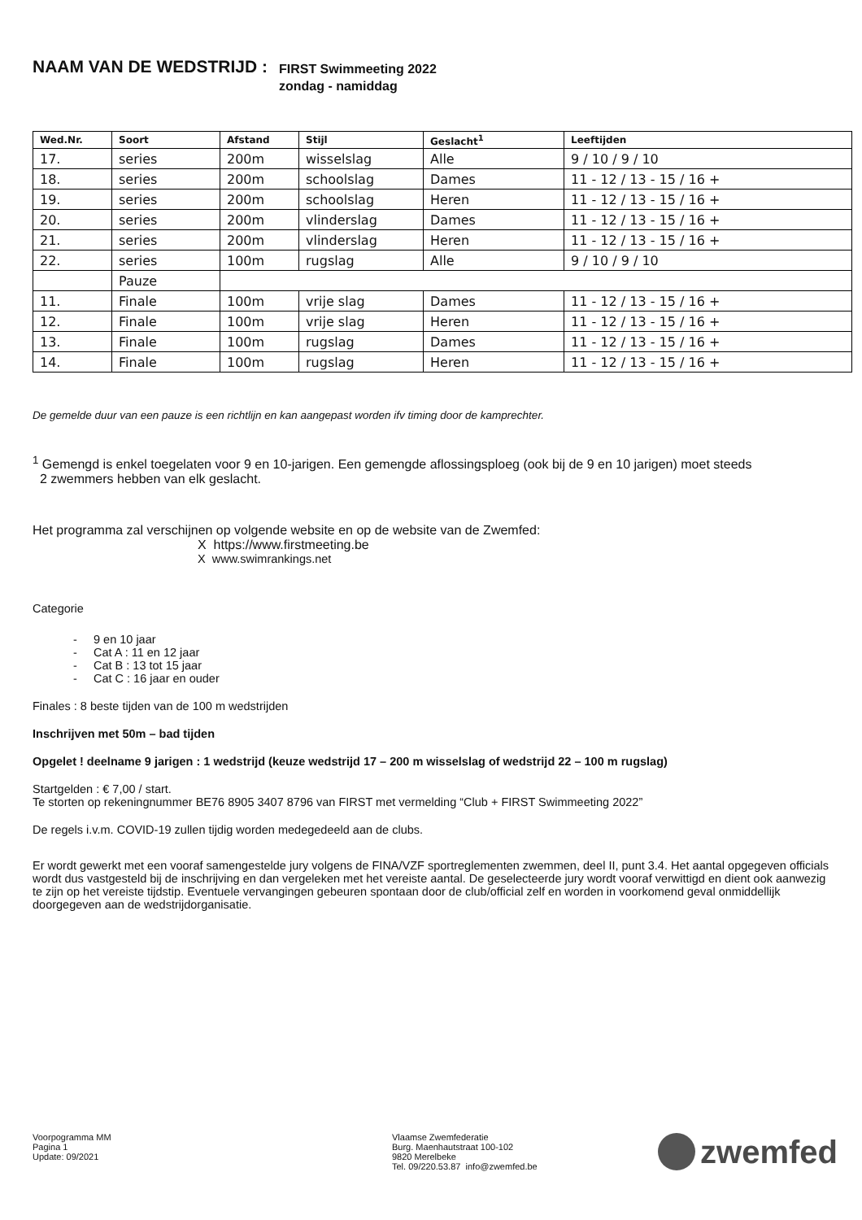NAAM VAN DE WEDSTRIJD : FIRST Swimmeeting 2022
zondag - namiddag
| Wed.Nr. | Soort | Afstand | Stijl | Geslacht<sup>1</sup> | Leeftijden |
| --- | --- | --- | --- | --- | --- |
| 17. | series | 200m | wisselslag | Alle | 9 / 10 / 9 / 10 |
| 18. | series | 200m | schoolslag | Dames | 11 - 12 / 13 - 15 / 16 + |
| 19. | series | 200m | schoolslag | Heren | 11 - 12 / 13 - 15 / 16 + |
| 20. | series | 200m | vlinderslag | Dames | 11 - 12 / 13 - 15 / 16 + |
| 21. | series | 200m | vlinderslag | Heren | 11 - 12 / 13 - 15 / 16 + |
| 22. | series | 100m | rugslag | Alle | 9 / 10 / 9 / 10 |
| | Pauze | | | | |
| 11. | Finale | 100m | vrije slag | Dames | 11 - 12 / 13 - 15 / 16 + |
| 12. | Finale | 100m | vrije slag | Heren | 11 - 12 / 13 - 15 / 16 + |
| 13. | Finale | 100m | rugslag | Dames | 11 - 12 / 13 - 15 / 16 + |
| 14. | Finale | 100m | rugslag | Heren | 11 - 12 / 13 - 15 / 16 + |
De gemelde duur van een pauze is een richtlijn en kan aangepast worden ifv timing door de kamprechter.
<sup>1</sup> Gemengd is enkel toegelaten voor 9 en 10-jarigen. Een gemengde aflossingsploeg (ook bij de 9 en 10 jarigen) moet steeds
2 zwemmers hebben van elk geslacht.
Het programma zal verschijnen op volgende website en op de website van de Zwemfed:
X https://www.firstmeeting.be
X www.swimrankings.net
Categorie
- 9 en 10 jaar
- Cat A : 11 en 12 jaar
- Cat B : 13 tot 15 jaar
- Cat C : 16 jaar en ouder
Finales : 8 beste tijden van de 100 m wedstrijden
Inschrijven met 50m – bad tijden
Opgelet ! deelname 9 jarigen : 1 wedstrijd (keuze wedstrijd 17 – 200 m wisselslag of wedstrijd 22 – 100 m rugslag)
Startgelden : € 7,00 / start.
Te storten op rekeningnummer BE76 8905 3407 8796 van FIRST met vermelding “Club + FIRST Swimmeeting 2022”
De regels i.v.m. COVID-19 zullen tijdig worden medegedeeld aan de clubs.
Er wordt gewerkt met een vooraf samengestelde jury volgens de FINA/VZF sportreglementen zwemmen, deel II, punt 3.4. Het aantal opgegeven officials wordt dus vastgesteld bij de inschrijving en dan vergeleken met het vereiste aantal. De geselecteerde jury wordt vooraf verwittigd en dient ook aanwezig te zijn op het vereiste tijdstip. Eventuele vervangingen gebeuren spontaan door de club/official zelf en worden in voorkomend geval onmiddellijk doorgegeven aan de wedstrijdorganisatie.
Voorpogramma MM
Pagina 1
Update: 09/2021
Vlaamse Zwemfederatie
Burg. Maenhautstraat 100-102
9820 Merelbeke
Tel. 09/220.53.87 info@zwemfed.be
zwemfed